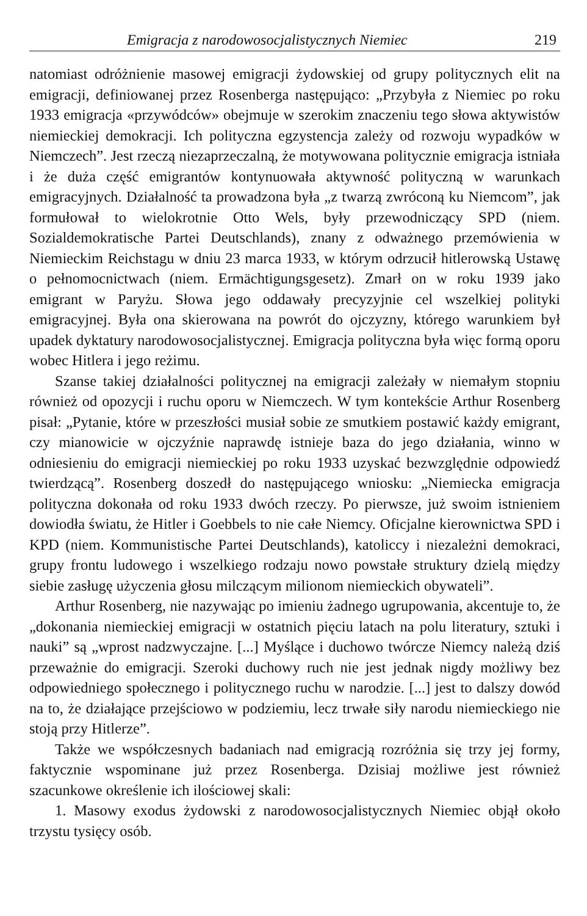Emigracja z narodowosocjalistycznych Niemiec 219
natomiast odróżnienie masowej emigracji żydowskiej od grupy politycznych elit na emigracji, definiowanej przez Rosenberga następująco: „Przybyła z Niemiec po roku 1933 emigracja «przywódców» obejmuje w szerokim znaczeniu tego słowa aktywistów niemieckiej demokracji. Ich polityczna egzystencja zależy od rozwoju wypadków w Niemczech”. Jest rzeczą niezaprzeczalną, że motywowana politycznie emigracja istniała i że duża część emigrantów kontynuowała aktywność polityczną w warunkach emigracyjnych. Działalność ta prowadzona była „z twarzą zwróconą ku Niemcom”, jak formułował to wielokrotnie Otto Wels, były przewodniczący SPD (niem. Sozialdemokratische Partei Deutschlands), znany z odważnego przemówienia w Niemieckim Reichstagu w dniu 23 marca 1933, w którym odrzucił hitlerowską Ustawę o pełnomocnictwach (niem. Ermächtigungsgesetz). Zmarł on w roku 1939 jako emigrant w Paryżu. Słowa jego oddawały precyzyjnie cel wszelkiej polityki emigracyjnej. Była ona skierowana na powrót do ojczyzny, którego warunkiem był upadek dyktatury narodowosocjalistycznej. Emigracja polityczna była więc formą oporu wobec Hitlera i jego reżimu.
Szanse takiej działalności politycznej na emigracji zależały w niemałym stopniu również od opozycji i ruchu oporu w Niemczech. W tym kontekście Arthur Rosenberg pisał: „Pytanie, które w przeszłości musiał sobie ze smutkiem postawić każdy emigrant, czy mianowicie w ojczyźnie naprawdę istnieje baza do jego działania, winno w odniesieniu do emigracji niemieckiej po roku 1933 uzyskać bezwzględnie odpowiedź twierdzącą”. Rosenberg doszedł do następującego wniosku: „Niemiecka emigracja polityczna dokonała od roku 1933 dwóch rzeczy. Po pierwsze, już swoim istnieniem dowiodła światu, że Hitler i Goebbels to nie całe Niemcy. Oficjalne kierownictwa SPD i KPD (niem. Kommunistische Partei Deutschlands), katoliccy i niezależni demokraci, grupy frontu ludowego i wszelkiego rodzaju nowo powstałe struktury dzielą między siebie zasługę użyczenia głosu milczącym milionom niemieckich obywateli”.
Arthur Rosenberg, nie nazywając po imieniu żadnego ugrupowania, akcentuje to, że „dokonania niemieckiej emigracji w ostatnich pięciu latach na polu literatury, sztuki i nauki” są „wprost nadzwyczajne. [...] Myślące i duchowo twórcze Niemcy należą dziś przeważnie do emigracji. Szeroki duchowy ruch nie jest jednak nigdy możliwy bez odpowiedniego społecznego i politycznego ruchu w narodzie. [...] jest to dalszy dowód na to, że działające przejściowo w podziemiu, lecz trwałe siły narodu niemieckiego nie stoją przy Hitlerze”.
Także we współczesnych badaniach nad emigracją rozróżnia się trzy jej formy, faktycznie wspominane już przez Rosenberga. Dzisiaj możliwe jest również szacunkowe określenie ich ilościowej skali:
1. Masowy exodus żydowski z narodowosocjalistycznych Niemiec objął około trzystu tysięcy osób.